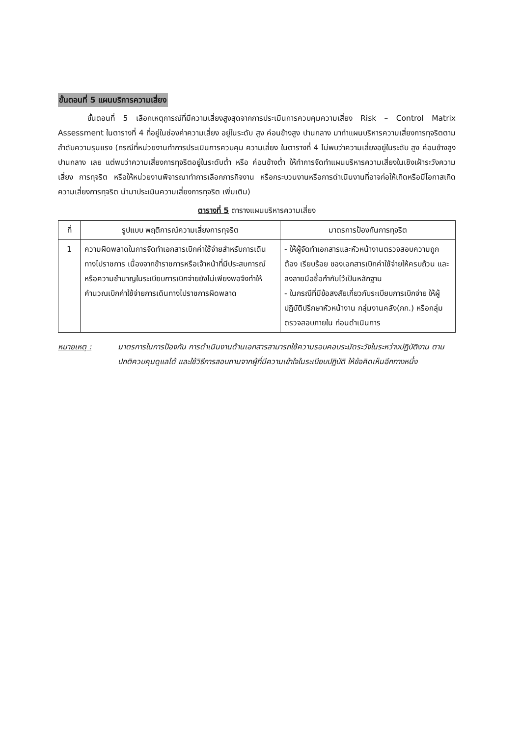ขั้นตอนที่ 5 แผนบริการความเสี่ยง
ขั้นตอนที่ 5 เลือกเหตุการณ์ที่มีความเสี่ยงสูงสุดจากการประเมินการควบคุมความเสี่ยง Risk – Control Matrix Assessment ในตารางที่ 4 ที่อยู่ในช่องค่าความเสี่ยง อยู่ในระดับ สูง ค่อนข้างสูง ปานกลาง มาทำแผนบริหารความเสี่ยงการทุจริตตามลำดับความรุนแรง (กรณีที่หน่วยงานทำการประเมินการควบคุม ความเสี่ยง ในตารางที่ 4 ไม่พบว่าความเสี่ยงอยู่ในระดับ สูง ค่อนข้างสูง ปานกลาง เลย แต่พบว่าความเสี่ยงการทุจริตอยู่ในระดับต่ำ หรือ ค่อนข้างต่ำ ให้ทำการจัดทำแผนบริหารความเสี่ยงในเชิงเฝ้าระวังความเสี่ยง การทุจริต หรือให้หน่วยงานพิจารณาทำการเลือกภารกิจงาน หรือกระบวนงานหรือการดำเนินงานที่อาจก่อให้เกิดหรือมีโอกาสเกิดความเสี่ยงการทุจริต นำมาประเมินความเสี่ยงการทุจริต เพิ่มเติม)
ตารางที่ 5 ตารางแผนบริหารความเสี่ยง
| ที่ | รูปแบบ พฤติการณ์ความเสี่ยงการทุจริต | มาตรการป้องกันการทุจริต |
| --- | --- | --- |
| 1 | ความผิดพลาดในการจัดทำเอกสารเบิกค่าใช้จ่ายสำหรับการเดินทางไปราชการ เนื่องจากข้าราชการหรือเจ้าหน้าที่มีประสบการณ์หรือความชำนาญในระเบียบการเบิกจ่ายยังไม่เพียงพอจึงทำให้คำนวณเบิกค่าใช้จ่ายการเดินทางไปราชการผิดพลาด | - ให้ผู้จัดทำเอกสารและหัวหน้างานตรวจสอบความถูกต้อง เรียบร้อย ของเอกสารเบิกค่าใช้จ่ายให้ครบถ้วน และลงลายมือชื่อกำกับไว้เป็นหลักฐาน - ในกรณีที่มีข้อสงสัยเกี่ยวกับระเบียบการเบิกจ่าย ให้ผู้ปฏิบัติปรึกษาหัวหน้างาน กลุ่มงานคลัง(กก.) หรือกลุ่มตรวจสอบภายใน ก่อนดำเนินการ |
หมายเหตุ : มาตรการในการป้องกัน การดำเนินงานด้านเอกสารสามารถใช้ความรอบคอบระมัดระวังในระหว่างปฏิบัติงาน ตามปกติควบคุมดูแลได้ และใช้วิธีการสอบถามจากผู้ที่มีความเข้าใจในระเบียบปฏิบัติ ให้ข้อคิดเห็นอีกทางหนึ่ง